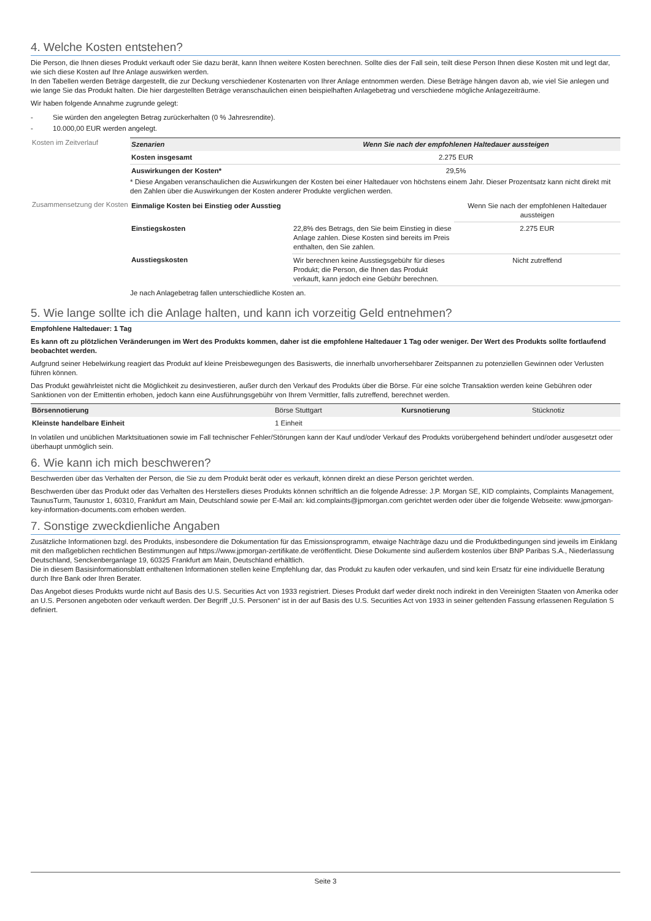4. Welche Kosten entstehen?
Die Person, die Ihnen dieses Produkt verkauft oder Sie dazu berät, kann Ihnen weitere Kosten berechnen. Sollte dies der Fall sein, teilt diese Person Ihnen diese Kosten mit und legt dar, wie sich diese Kosten auf Ihre Anlage auswirken werden.
In den Tabellen werden Beträge dargestellt, die zur Deckung verschiedener Kostenarten von Ihrer Anlage entnommen werden. Diese Beträge hängen davon ab, wie viel Sie anlegen und wie lange Sie das Produkt halten. Die hier dargestellten Beträge veranschaulichen einen beispielhaften Anlagebetrag und verschiedene mögliche Anlagezeiträume.
Wir haben folgende Annahme zugrunde gelegt:
- Sie würden den angelegten Betrag zurückerhalten (0 % Jahresrendite).
- 10.000,00 EUR werden angelegt.
Kosten im Zeitverlauf
| Szenarien | Wenn Sie nach der empfohlenen Haltedauer aussteigen |
| --- | --- |
| Kosten insgesamt | 2.275 EUR |
| Auswirkungen der Kosten* | 29,5% |
* Diese Angaben veranschaulichen die Auswirkungen der Kosten bei einer Haltedauer von höchstens einem Jahr. Dieser Prozentsatz kann nicht direkt mit den Zahlen über die Auswirkungen der Kosten anderer Produkte verglichen werden.
Zusammensetzung der Kosten
| Einmalige Kosten bei Einstieg oder Ausstieg | | Wenn Sie nach der empfohlenen Haltedauer aussteigen |
| Einstiegskosten | 22,8% des Betrags, den Sie beim Einstieg in diese Anlage zahlen. Diese Kosten sind bereits im Preis enthalten, den Sie zahlen. | 2.275 EUR |
| Ausstiegskosten | Wir berechnen keine Ausstiegsgebühr für dieses Produkt; die Person, die Ihnen das Produkt verkauft, kann jedoch eine Gebühr berechnen. | Nicht zutreffend |
Je nach Anlagebetrag fallen unterschiedliche Kosten an.
5. Wie lange sollte ich die Anlage halten, und kann ich vorzeitig Geld entnehmen?
Empfohlene Haltedauer: 1 Tag
Es kann oft zu plötzlichen Veränderungen im Wert des Produkts kommen, daher ist die empfohlene Haltedauer 1 Tag oder weniger. Der Wert des Produkts sollte fortlaufend beobachtet werden.
Aufgrund seiner Hebelwirkung reagiert das Produkt auf kleine Preisbewegungen des Basiswerts, die innerhalb unvorhersehbarer Zeitspannen zu potenziellen Gewinnen oder Verlusten führen können.
Das Produkt gewährleistet nicht die Möglichkeit zu desinvestieren, außer durch den Verkauf des Produkts über die Börse. Für eine solche Transaktion werden keine Gebühren oder Sanktionen von der Emittentin erhoben, jedoch kann eine Ausführungsgebühr von Ihrem Vermittler, falls zutreffend, berechnet werden.
| Börsennotierung | Börse Stuttgart | Kursnotierung | Stücknotiz |
| Kleinste handelbare Einheit | 1 Einheit | | |
In volatilen und unüblichen Marktsituationen sowie im Fall technischer Fehler/Störungen kann der Kauf und/oder Verkauf des Produkts vorübergehend behindert und/oder ausgesetzt oder überhaupt unmöglich sein.
6. Wie kann ich mich beschweren?
Beschwerden über das Verhalten der Person, die Sie zu dem Produkt berät oder es verkauft, können direkt an diese Person gerichtet werden.
Beschwerden über das Produkt oder das Verhalten des Herstellers dieses Produkts können schriftlich an die folgende Adresse: J.P. Morgan SE, KID complaints, Complaints Management, TaunusTurm, Taunustor 1, 60310, Frankfurt am Main, Deutschland sowie per E-Mail an: kid.complaints@jpmorgan.com gerichtet werden oder über die folgende Webseite: www.jpmorgan-key-information-documents.com erhoben werden.
7. Sonstige zweckdienliche Angaben
Zusätzliche Informationen bzgl. des Produkts, insbesondere die Dokumentation für das Emissionsprogramm, etwaige Nachträge dazu und die Produktbedingungen sind jeweils im Einklang mit den maßgeblichen rechtlichen Bestimmungen auf https://www.jpmorgan-zertifikate.de veröffentlicht. Diese Dokumente sind außerdem kostenlos über BNP Paribas S.A., Niederlassung Deutschland, Senckenberganlage 19, 60325 Frankfurt am Main, Deutschland erhältlich.
Die in diesem Basisinformationsblatt enthaltenen Informationen stellen keine Empfehlung dar, das Produkt zu kaufen oder verkaufen, und sind kein Ersatz für eine individuelle Beratung durch Ihre Bank oder Ihren Berater.
Das Angebot dieses Produkts wurde nicht auf Basis des U.S. Securities Act von 1933 registriert. Dieses Produkt darf weder direkt noch indirekt in den Vereinigten Staaten von Amerika oder an U.S. Personen angeboten oder verkauft werden. Der Begriff „U.S. Personen“ ist in der auf Basis des U.S. Securities Act von 1933 in seiner geltenden Fassung erlassenen Regulation S definiert.
Seite 3